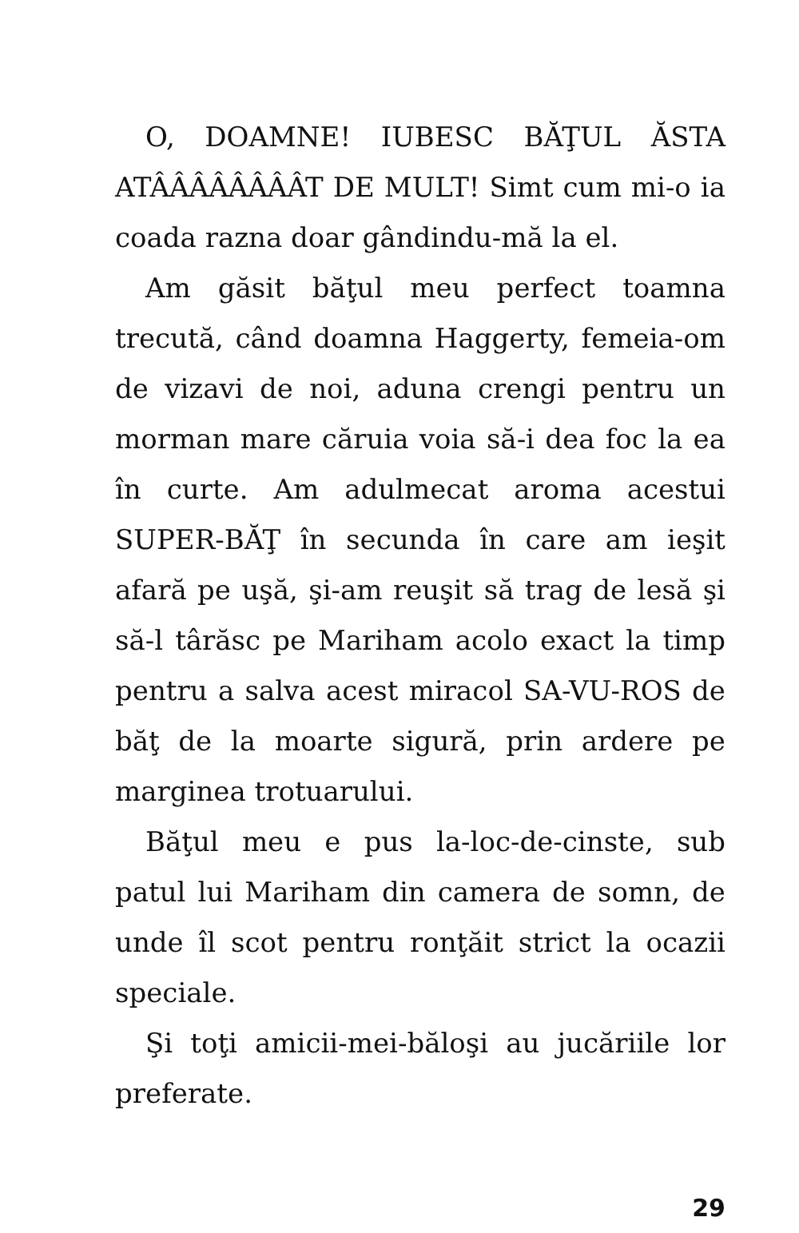O, DOAMNE! IUBESC BĂŢUL ĂSTA ATÂÂÂÂÂÂÂÂT DE MULT! Simt cum mi-o ia coada razna doar gândindu-mă la el.
Am găsit băţul meu perfect toamna trecută, când doamna Haggerty, femeia-om de vizavi de noi, aduna crengi pentru un morman mare căruia voia să-i dea foc la ea în curte. Am adulmecat aroma acestui SUPER-BĂŢ în secunda în care am ieşit afară pe uşă, şi-am reuşit să trag de lesă şi să-l târăsc pe Mariham acolo exact la timp pentru a salva acest miracol SA-VU-ROS de băţ de la moarte sigură, prin ardere pe marginea trotuarului.
Băţul meu e pus la-loc-de-cinste, sub patul lui Mariham din camera de somn, de unde îl scot pentru ronţăit strict la ocazii speciale.
Şi toţi amicii-mei-băloşi au jucăriile lor preferate.
29